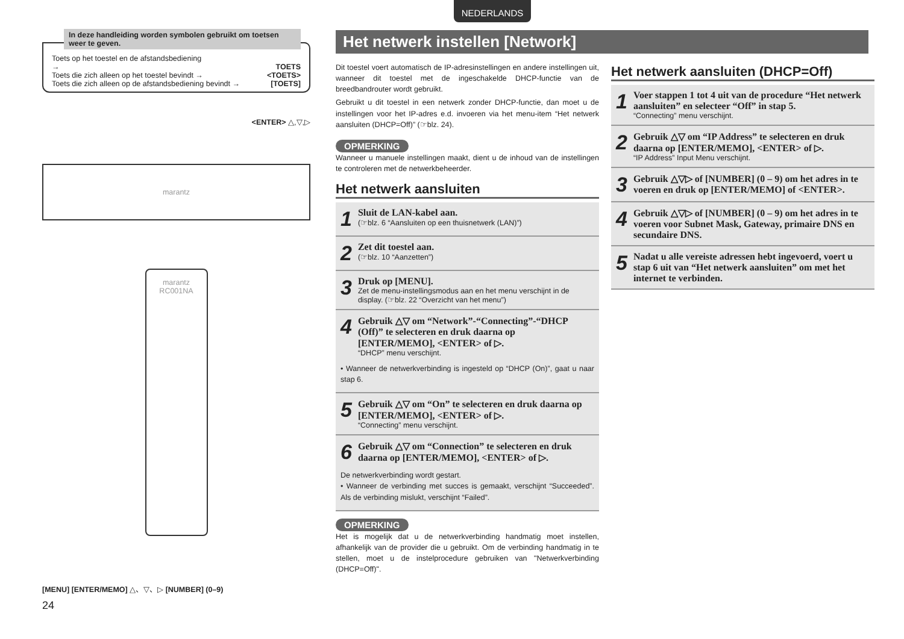NEDERLANDS
In deze handleiding worden symbolen gebruikt om toetsen weer te geven.
Toets op het toestel en de afstandsbediening
→ TOETS
Toets die zich alleen op het toestel bevindt → <TOETS>
Toets die zich alleen op de afstandsbediening bevindt → [TOETS]
<ENTER> △,▽,▷
marantz
marantz RC001NA
[MENU] [ENTER/MEMO] △、▽、▷ [NUMBER] (0–9)
Het netwerk instellen [Network]
Dit toestel voert automatisch de IP-adresinstellingen en andere instellingen uit, wanneer dit toestel met de ingeschakelde DHCP-functie van de breedbandrouter wordt gebruikt.
Gebruikt u dit toestel in een netwerk zonder DHCP-functie, dan moet u de instellingen voor het IP-adres e.d. invoeren via het menu-item “Het netwerk aansluiten (DHCP=Off)” (☞blz. 24).
OPMERKING
Wanneer u manuele instellingen maakt, dient u de inhoud van de instellingen te controleren met de netwerkbeheerder.
Het netwerk aansluiten
1
Sluit de LAN-kabel aan.
(☞blz. 6 “Aansluiten op een thuisnetwerk (LAN)”)
2
Zet dit toestel aan.
(☞blz. 10 “Aanzetten”)
3
Druk op [MENU].
Zet de menu-instellingsmodus aan en het menu verschijnt in de display. (☞blz. 22 “Overzicht van het menu”)
4
Gebruik △▽ om “Network”-“Connecting”-“DHCP (Off)” te selecteren en druk daarna op [ENTER/MEMO], <ENTER> of ▷.
“DHCP” menu verschijnt.
• Wanneer de netwerkverbinding is ingesteld op “DHCP (On)”, gaat u naar stap 6.
5
Gebruik △▽ om “On” te selecteren en druk daarna op [ENTER/MEMO], <ENTER> of ▷.
“Connecting” menu verschijnt.
6
Gebruik △▽ om “Connection” te selecteren en druk daarna op [ENTER/MEMO], <ENTER> of ▷.
De netwerkverbinding wordt gestart.
• Wanneer de verbinding met succes is gemaakt, verschijnt “Succeeded”. Als de verbinding mislukt, verschijnt “Failed”.
OPMERKING
Het is mogelijk dat u de netwerkverbinding handmatig moet instellen, afhankelijk van de provider die u gebruikt. Om de verbinding handmatig in te stellen, moet u de instelprocedure gebruiken van "Netwerkverbinding (DHCP=Off)".
Het netwerk aansluiten (DHCP=Off)
1
Voer stappen 1 tot 4 uit van de procedure “Het netwerk aansluiten” en selecteer “Off” in stap 5.
“Connecting” menu verschijnt.
2
Gebruik △▽ om “IP Address” te selecteren en druk daarna op [ENTER/MEMO], <ENTER> of ▷.
“IP Address” Input Menu verschijnt.
3
Gebruik △▽▷ of [NUMBER] (0 – 9) om het adres in te voeren en druk op [ENTER/MEMO] of <ENTER>.
4
Gebruik △▽▷ of [NUMBER] (0 – 9) om het adres in te voeren voor Subnet Mask, Gateway, primaire DNS en secundaire DNS.
5
Nadat u alle vereiste adressen hebt ingevoerd, voert u stap 6 uit van “Het netwerk aansluiten” om met het internet te verbinden.
24